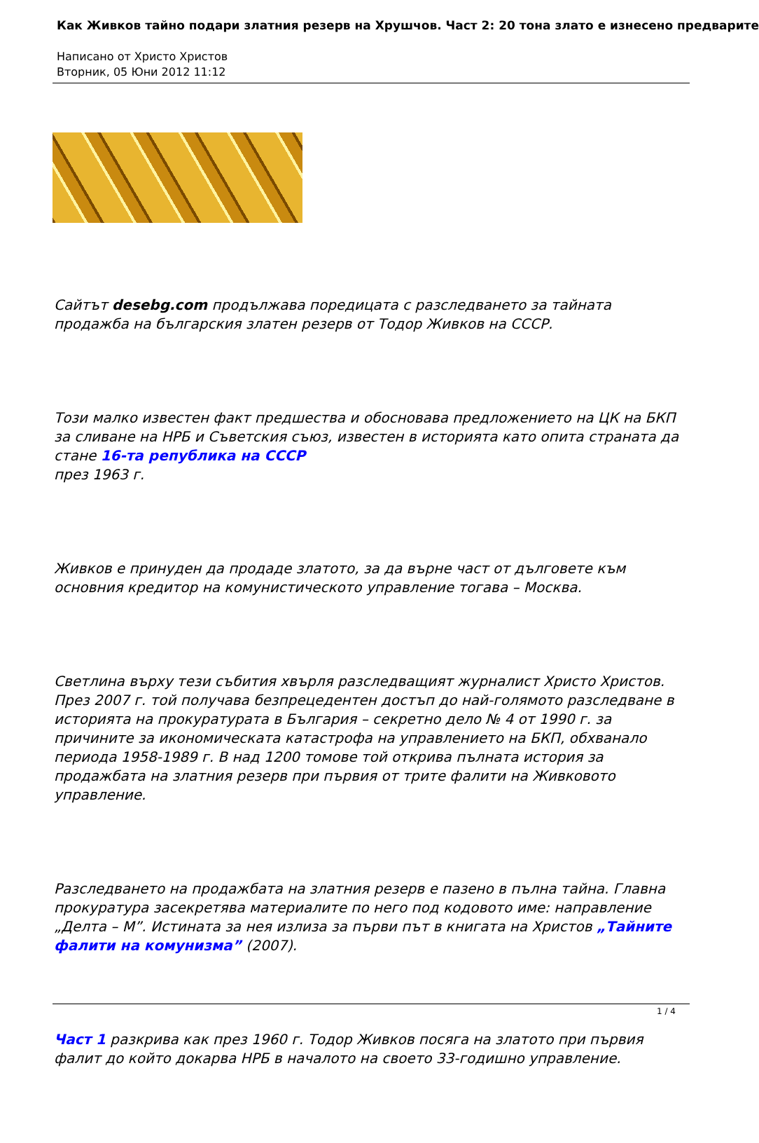Как Живков тайно подари златния резерв на Хрушчов. Част 2: 20 тона злато е изнесено предварите
Написано от Христо Христов
Вторник, 05 Юни 2012 11:12
Сайтът desebg.com продължава поредицата с разследването за тайната продажба на българския златен резерв от Тодор Живков на СССР.
Този малко известен факт предшества и обосновава предложението на ЦК на БКП за сливане на НРБ и Съветския съюз, известен в историята като опита страната да стане 16-та република на СССР
през 1963 г.
Живков е принуден да продаде златото, за да върне част от дълговете към основния кредитор на комунистическото управление тогава – Москва.
Светлина върху тези събития хвърля разследващият журналист Христо Христов. През 2007 г. той получава безпрецедентен достъп до най-голямото разследване в историята на прокуратурата в България – секретно дело № 4 от 1990 г. за причините за икономическата катастрофа на управлението на БКП, обхванало периода 1958-1989 г. В над 1200 томове той открива пълната история за продажбата на златния резерв при първия от трите фалити на Живковото управление.
Разследването на продажбата на златния резерв е пазено в пълна тайна. Главна прокуратура засекретява материалите по него под кодовото име: направление „Делта – М”. Истината за нея излиза за първи път в книгата на Христов „Тайните фалити на комунизма” (2007).
Част 1 разкрива как през 1960 г. Тодор Живков посяга на златото при първия фалит до който докарва НРБ в началото на своето 33-годишно управление.
1 / 4